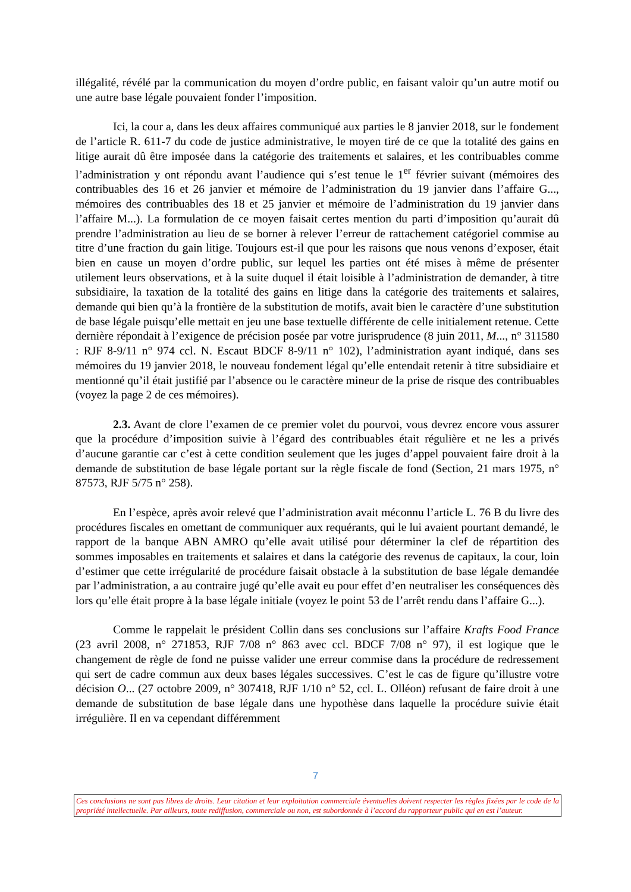illégalité, révélé par la communication du moyen d’ordre public, en faisant valoir qu’un autre motif ou une autre base légale pouvaient fonder l’imposition.
Ici, la cour a, dans les deux affaires communiqué aux parties le 8 janvier 2018, sur le fondement de l’article R. 611-7 du code de justice administrative, le moyen tiré de ce que la totalité des gains en litige aurait dû être imposée dans la catégorie des traitements et salaires, et les contribuables comme l’administration y ont répondu avant l’audience qui s’est tenue le 1<sup>er</sup> février suivant (mémoires des contribuables des 16 et 26 janvier et mémoire de l’administration du 19 janvier dans l’affaire G..., mémoires des contribuables des 18 et 25 janvier et mémoire de l’administration du 19 janvier dans l’affaire M...). La formulation de ce moyen faisait certes mention du parti d’imposition qu’aurait dû prendre l’administration au lieu de se borner à relever l’erreur de rattachement catégoriel commise au titre d’une fraction du gain litige. Toujours est-il que pour les raisons que nous venons d’exposer, était bien en cause un moyen d’ordre public, sur lequel les parties ont été mises à même de présenter utilement leurs observations, et à la suite duquel il était loisible à l’administration de demander, à titre subsidiaire, la taxation de la totalité des gains en litige dans la catégorie des traitements et salaires, demande qui bien qu’à la frontière de la substitution de motifs, avait bien le caractère d’une substitution de base légale puisqu’elle mettait en jeu une base textuelle différente de celle initialement retenue. Cette dernière répondait à l’exigence de précision posée par votre jurisprudence (8 juin 2011, M..., n° 311580 : RJF 8-9/11 n° 974 ccl. N. Escaut BDCF 8-9/11 n° 102), l’administration ayant indiqué, dans ses mémoires du 19 janvier 2018, le nouveau fondement légal qu’elle entendait retenir à titre subsidiaire et mentionné qu’il était justifié par l’absence ou le caractère mineur de la prise de risque des contribuables (voyez la page 2 de ces mémoires).
2.3. Avant de clore l’examen de ce premier volet du pourvoi, vous devrez encore vous assurer que la procédure d’imposition suivie à l’égard des contribuables était régulière et ne les a privés d’aucune garantie car c’est à cette condition seulement que les juges d’appel pouvaient faire droit à la demande de substitution de base légale portant sur la règle fiscale de fond (Section, 21 mars 1975, n° 87573, RJF 5/75 n° 258).
En l’espèce, après avoir relevé que l’administration avait méconnu l’article L. 76 B du livre des procédures fiscales en omettant de communiquer aux requérants, qui le lui avaient pourtant demandé, le rapport de la banque ABN AMRO qu’elle avait utilisé pour déterminer la clef de répartition des sommes imposables en traitements et salaires et dans la catégorie des revenus de capitaux, la cour, loin d’estimer que cette irrégularité de procédure faisait obstacle à la substitution de base légale demandée par l’administration, a au contraire jugé qu’elle avait eu pour effet d’en neutraliser les conséquences dès lors qu’elle était propre à la base légale initiale (voyez le point 53 de l’arrêt rendu dans l’affaire G...).
Comme le rappelait le président Collin dans ses conclusions sur l’affaire Krafts Food France (23 avril 2008, n° 271853, RJF 7/08 n° 863 avec ccl. BDCF 7/08 n° 97), il est logique que le changement de règle de fond ne puisse valider une erreur commise dans la procédure de redressement qui sert de cadre commun aux deux bases légales successives. C’est le cas de figure qu’illustre votre décision O... (27 octobre 2009, n° 307418, RJF 1/10 n° 52, ccl. L. Olléon) refusant de faire droit à une demande de substitution de base légale dans une hypothèse dans laquelle la procédure suivie était irrégulière. Il en va cependant différemment
7
Ces conclusions ne sont pas libres de droits. Leur citation et leur exploitation commerciale éventuelles doivent respecter les règles fixées par le code de la propriété intellectuelle. Par ailleurs, toute rediffusion, commerciale ou non, est subordonnée à l’accord du rapporteur public qui en est l’auteur.